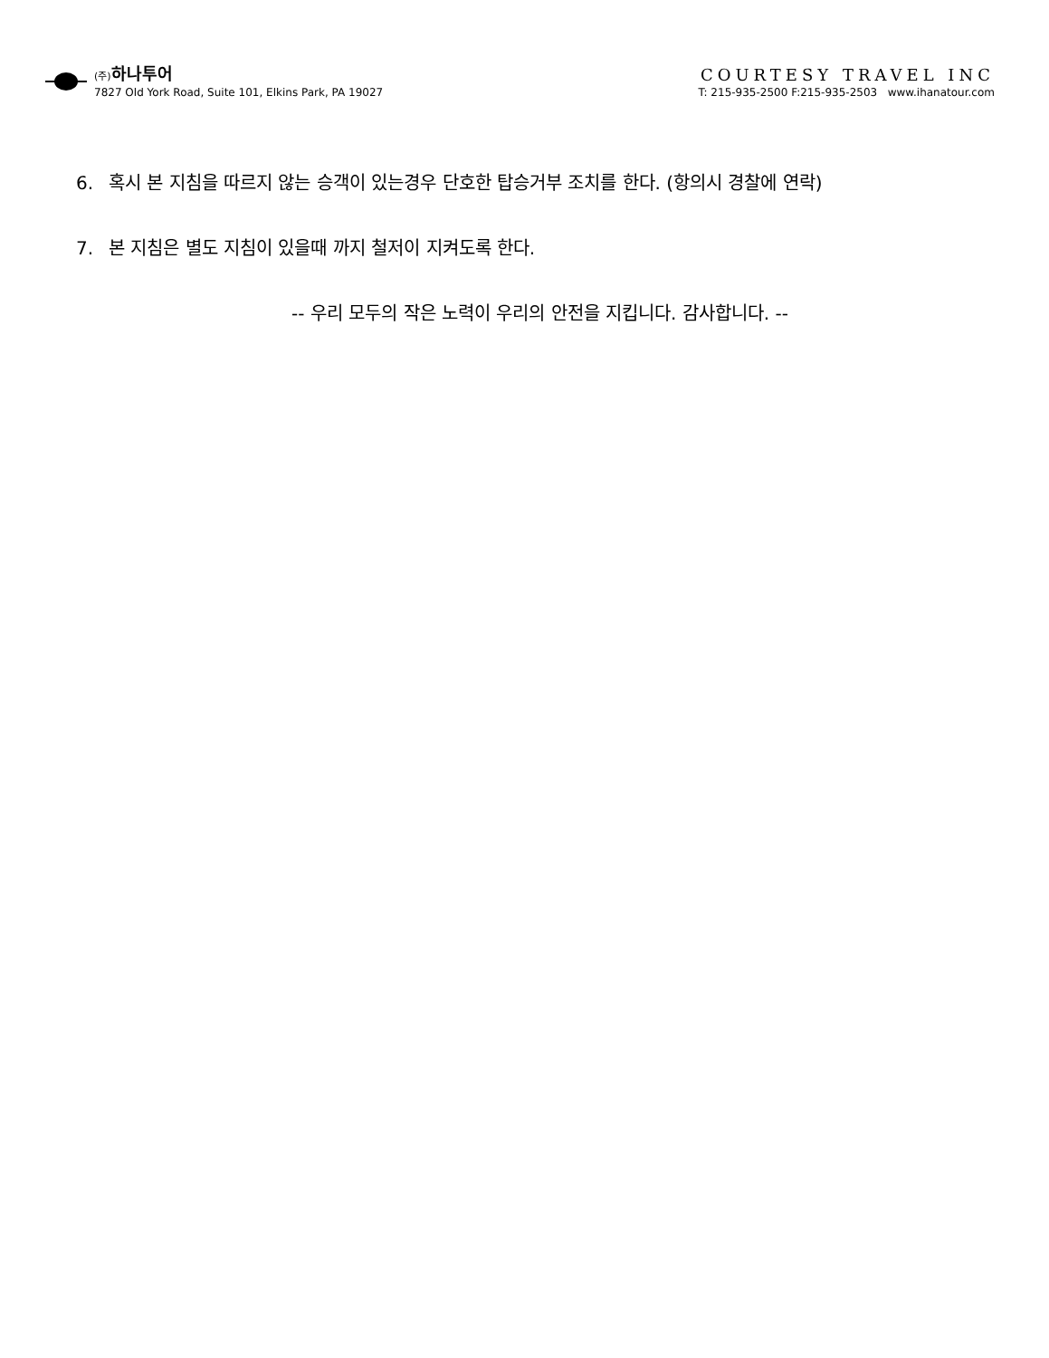(주) 하나투어
7827 Old York Road, Suite 101, Elkins Park, PA 19027
COURTESY TRAVEL INC
T: 215-935-2500 F:215-935-2503 www.ihanatour.com
6. 혹시 본 지침을 따르지 않는 승객이 있는경우 단호한 탑승거부 조치를 한다. (항의시 경찰에 연락)
7. 본 지침은 별도 지침이 있을때 까지 철저이 지켜도록 한다.
-- 우리 모두의 작은 노력이 우리의 안전을 지킵니다. 감사합니다. --